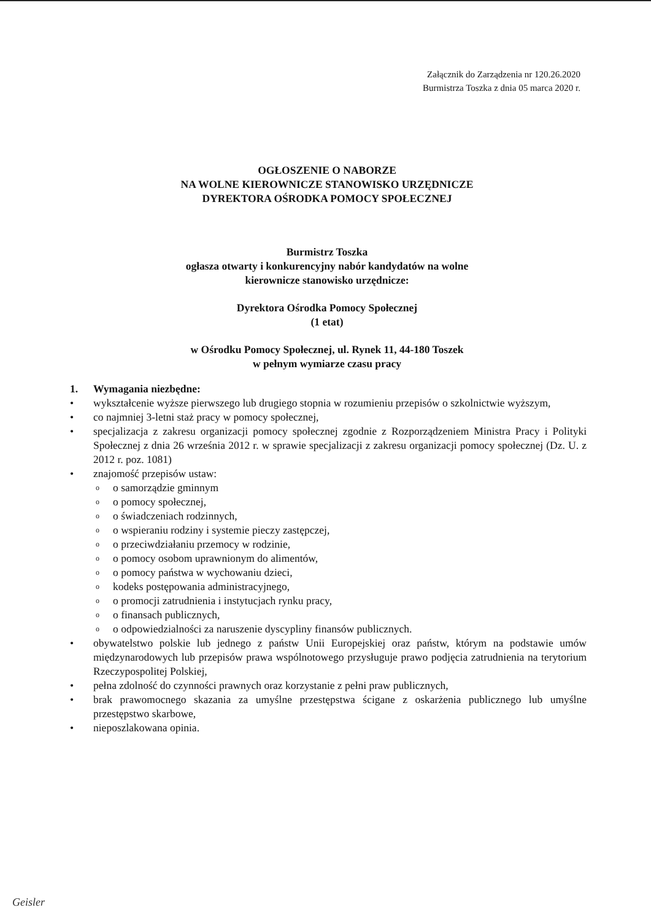Załącznik do Zarządzenia nr 120.26.2020
Burmistrza Toszka z dnia 05 marca 2020 r.
OGŁOSZENIE O NABORZE
NA WOLNE KIEROWNICZE STANOWISKO URZĘDNICZE
DYREKTORA OŚRODKA POMOCY SPOŁECZNEJ
Burmistrz Toszka
ogłasza otwarty i konkurencyjny nabór kandydatów na wolne
kierownicze stanowisko urzędnicze:
Dyrektora Ośrodka Pomocy Społecznej
(1 etat)
w Ośrodku Pomocy Społecznej, ul. Rynek 11, 44-180 Toszek
w pełnym wymiarze czasu pracy
1. Wymagania niezbędne:
• wykształcenie wyższe pierwszego lub drugiego stopnia w rozumieniu przepisów o szkolnictwie wyższym,
• co najmniej 3-letni staż pracy w pomocy społecznej,
• specjalizacja z zakresu organizacji pomocy społecznej zgodnie z Rozporządzeniem Ministra Pracy i Polityki Społecznej z dnia 26 września 2012 r. w sprawie specjalizacji z zakresu organizacji pomocy społecznej (Dz. U. z 2012 r. poz. 1081)
• znajomość przepisów ustaw:
oo samorządzie gminnym
oo pomocy społecznej,
oo świadczeniach rodzinnych,
oo wspieraniu rodziny i systemie pieczy zastępczej,
oo przeciwdziałaniu przemocy w rodzinie,
oo pomocy osobom uprawnionym do alimentów,
oo pomocy państwa w wychowaniu dzieci,
okodeks postępowania administracyjnego,
oo promocji zatrudnienia i instytucjach rynku pracy,
oo finansach publicznych,
oo odpowiedzialności za naruszenie dyscypliny finansów publicznych.
• obywatelstwo polskie lub jednego z państw Unii Europejskiej oraz państw, którym na podstawie umów międzynarodowych lub przepisów prawa wspólnotowego przysługuje prawo podjęcia zatrudnienia na terytorium Rzeczypospolitej Polskiej,
• pełna zdolność do czynności prawnych oraz korzystanie z pełni praw publicznych,
• brak prawomocnego skazania za umyślne przestępstwa ścigane z oskarżenia publicznego lub umyślne przestępstwo skarbowe,
• nieposzlakowana opinia.
Geisler